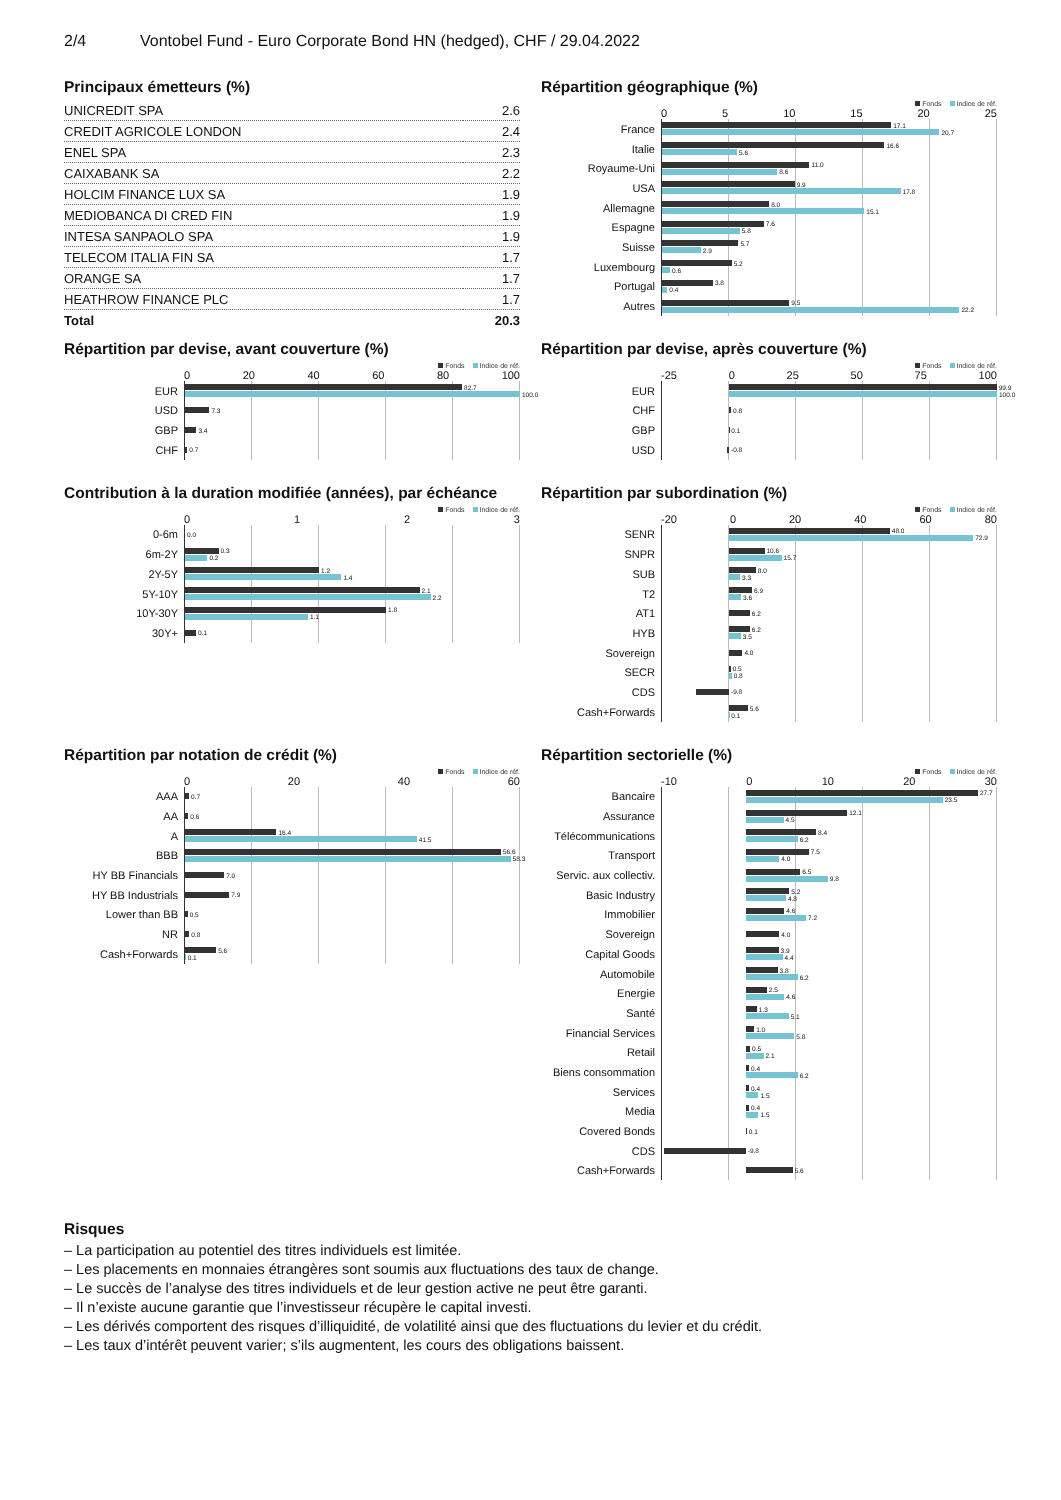2/4 Vontobel Fund - Euro Corporate Bond HN (hedged), CHF / 29.04.2022
Principaux émetteurs (%)
| UNICREDIT SPA | 2.6 |
| CREDIT AGRICOLE LONDON | 2.4 |
| ENEL SPA | 2.3 |
| CAIXABANK SA | 2.2 |
| HOLCIM FINANCE LUX SA | 1.9 |
| MEDIOBANCA DI CRED FIN | 1.9 |
| INTESA SANPAOLO SPA | 1.9 |
| TELECOM ITALIA FIN SA | 1.7 |
| ORANGE SA | 1.7 |
| HEATHROW FINANCE PLC | 1.7 |
| Total | 20.3 |
Répartition géographique (%)
Fonds Indice de réf.
05 10 15 20 25
France
17.1
20.7
Italie
16.6
5.6
Royaume-Uni
11.0
8.6
USA
9.9
17.8
Allemagne
8.0
15.1
Espagne
7.6
5.8
Suisse
5.7
2.9
Luxembourg
5.2
0.6
Portugal
3.8
0.4
Autres
9.5
22.2
Répartition par devise, avant couverture (%)
Fonds Indice de réf.
0 20 40 60 80 100
EUR
82.7
100.0
USD
7.3
GBP
3.4
CHF
0.7
Répartition par devise, après couverture (%)
Fonds Indice de réf.
-25 0 25 50 75 100
EUR
99.9
100.0
CHF
0.8
GBP
0.1
USD
-0.8
Contribution à la duration modifiée (années), par échéance
Fonds Indice de réf.
0123
0-6m
0.0
6m-2Y
0.3
0.2
2Y-5Y
1.2
1.4
5Y-10Y
2.1
2.2
10Y-30Y
1.8
1.1
30Y+
0.1
Répartition par subordination (%)
Fonds Indice de réf.
-20 0 20 40 60 80
SENR
48.0
72.9
SNPR
10.6
15.7
SUB
8.0
3.3
T2
6.9
3.6
AT1
6.2
HYB
6.2
3.5
Sovereign
4.0
SECR
0.5
0.8
CDS
-9.8
Cash+Forwards
5.6
0.1
Répartition par notation de crédit (%)
Fonds Indice de réf.
0 20 40 60
AAA
0.7
AA
0.6
A
16.4
41.5
BBB
56.6
58.3
HY BB Financials
7.0
HY BB Industrials
7.9
Lower than BB
0.5
NR
0.8
Cash+Forwards
5.6
0.1
Répartition sectorielle (%)
Fonds Indice de réf.
-10 0 10 20 30
Bancaire
27.7
23.5
Assurance
12.1
4.5
Télécommunications
8.4
6.2
Transport
7.5
4.0
Servic. aux collectiv.
6.5
9.8
Basic Industry
5.2
4.8
Immobilier
4.6
7.2
Sovereign
4.0
Capital Goods
3.9
4.4
Automobile
3.8
6.2
Energie
2.5
4.6
Santé
1.3
5.1
Financial Services
1.0
5.8
Retail
0.5
2.1
Biens consommation
0.4
6.2
Services
0.4
1.5
Media
0.4
1.5
Covered Bonds
0.1
CDS
-9.8
Cash+Forwards
5.6
Risques
– La participation au potentiel des titres individuels est limitée.
– Les placements en monnaies étrangères sont soumis aux fluctuations des taux de change.
– Le succès de l’analyse des titres individuels et de leur gestion active ne peut être garanti.
– Il n’existe aucune garantie que l’investisseur récupère le capital investi.
– Les dérivés comportent des risques d’illiquidité, de volatilité ainsi que des fluctuations du levier et du crédit.
– Les taux d’intérêt peuvent varier; s’ils augmentent, les cours des obligations baissent.